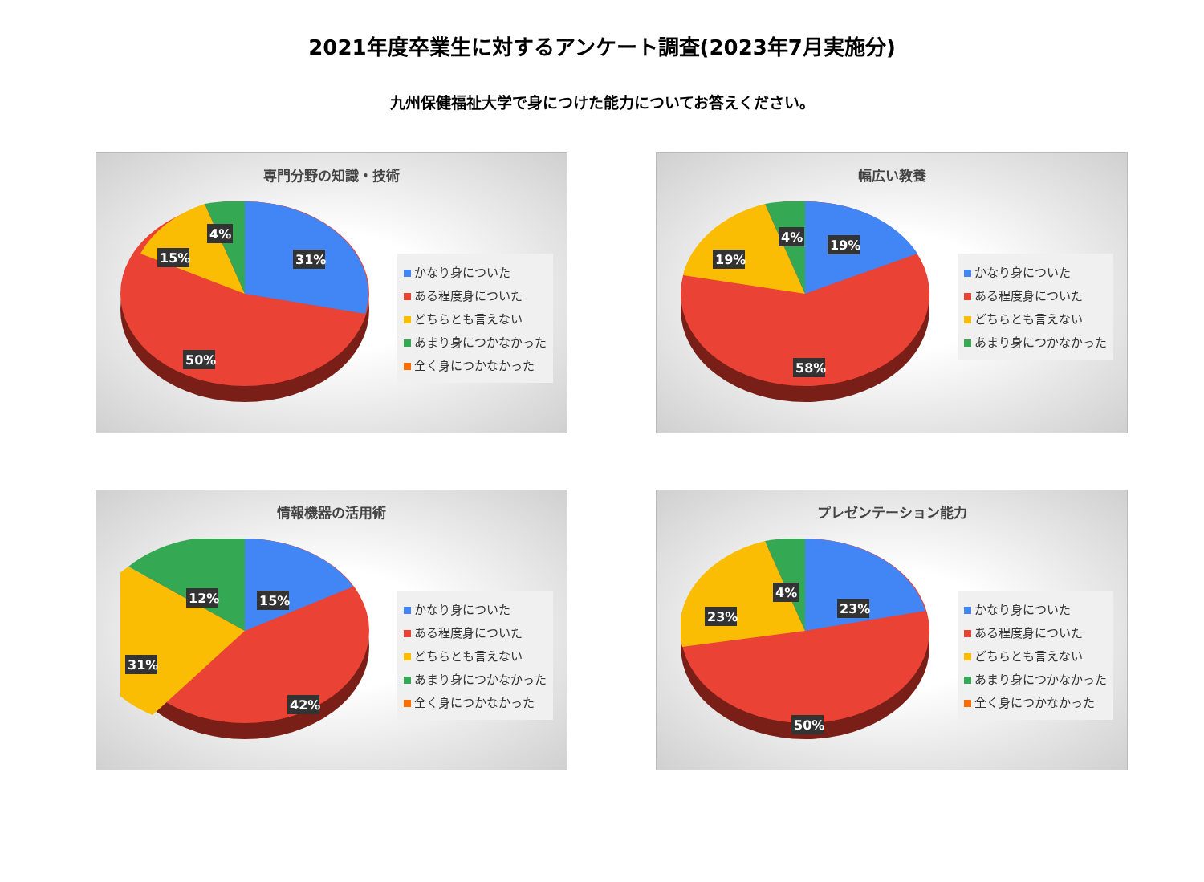2021年度卒業生に対するアンケート調査(2023年7月実施分)
九州保健福祉大学で身につけた能力についてお答えください。
専門分野の知識・技術
31%
50%
15%
4%
かなり身についた
ある程度身についた
どちらとも言えない
あまり身につかなかった
全く身につかなかった
幅広い教養
19%
58%
19%
4%
かなり身についた
ある程度身についた
どちらとも言えない
あまり身につかなかった
情報機器の活用術
15%
42%
31%
12%
かなり身についた
ある程度身についた
どちらとも言えない
あまり身につかなかった
全く身につかなかった
プレゼンテーション能力
23%
50%
23%
4%
かなり身についた
ある程度身についた
どちらとも言えない
あまり身につかなかった
全く身につかなかった